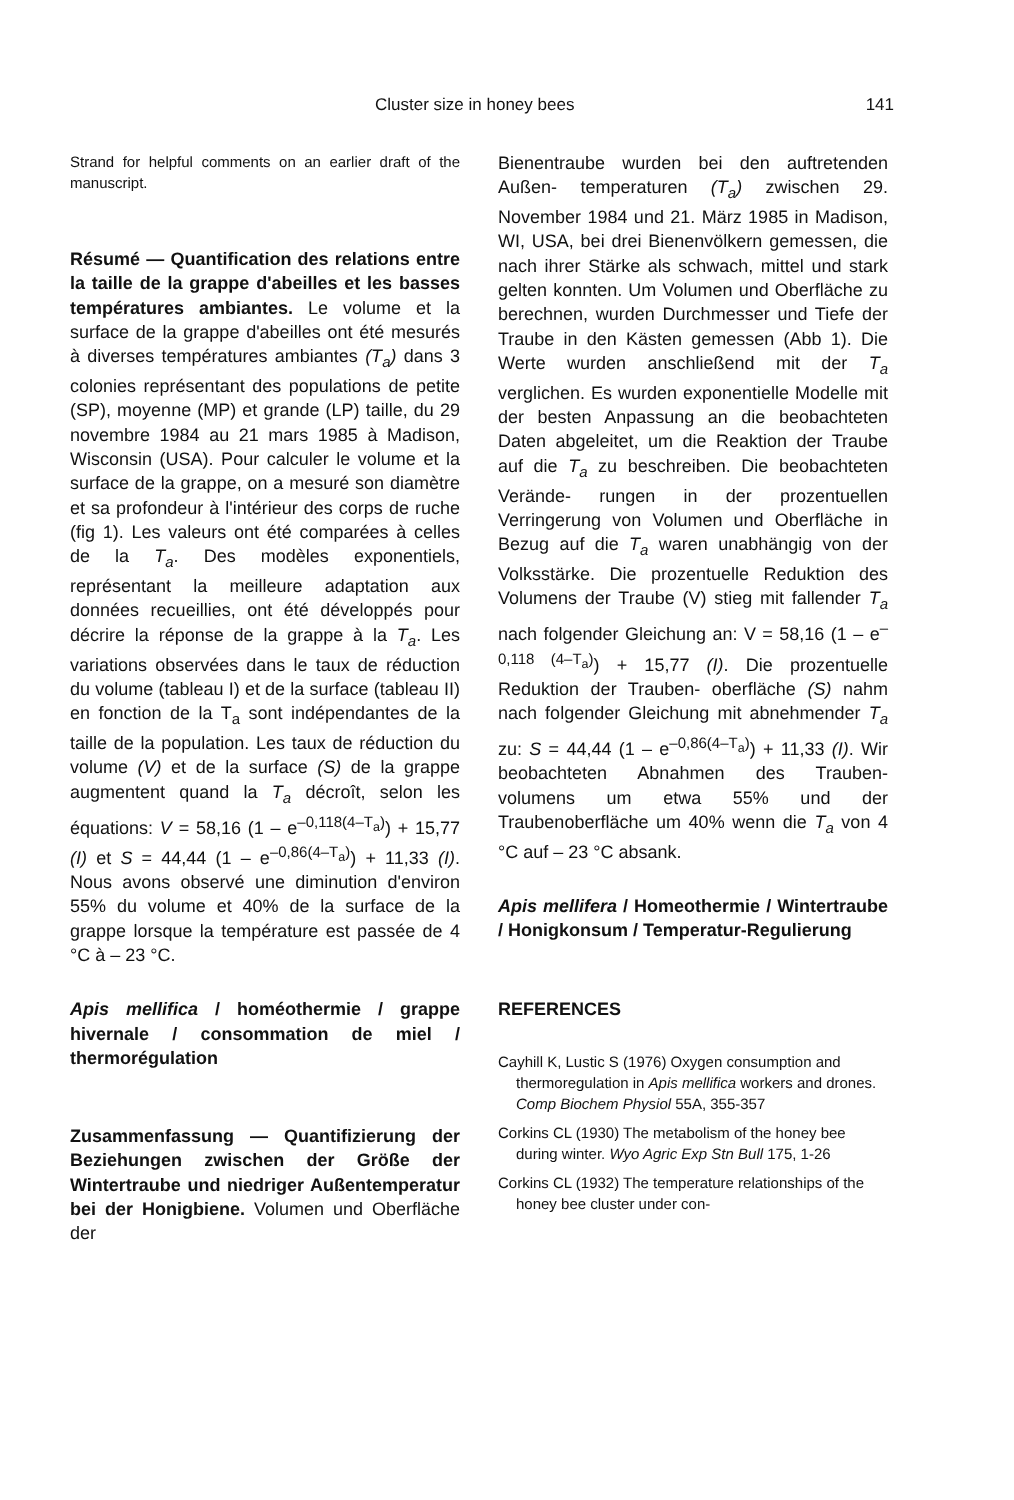Cluster size in honey bees 141
Strand for helpful comments on an earlier draft of the manuscript.
Résumé — Quantification des relations entre la taille de la grappe d'abeilles et les basses températures ambiantes. Le volume et la surface de la grappe d'abeilles ont été mesurés à diverses températures ambiantes (T<sub>a</sub>) dans 3 colonies représentant des populations de petite (SP), moyenne (MP) et grande (LP) taille, du 29 novembre 1984 au 21 mars 1985 à Madison, Wisconsin (USA). Pour calculer le volume et la surface de la grappe, on a mesuré son diamètre et sa profondeur à l'intérieur des corps de ruche (fig 1). Les valeurs ont été comparées à celles de la T<sub>a</sub>. Des modèles exponentiels, représentant la meilleure adaptation aux données recueillies, ont été développés pour décrire la réponse de la grappe à la T<sub>a</sub>. Les variations observées dans le taux de réduction du volume (tableau I) et de la surface (tableau II) en fonction de la T<sub>a</sub> sont indépendantes de la taille de la population. Les taux de réduction du volume (V) et de la surface (S) de la grappe augmentent quand la T<sub>a</sub> décroît, selon les équations: V = 58,16 (1 – e<sup>–0,118(4–T<sub>a</sub>)</sup>) + 15,77 (I) et S = 44,44 (1 – e<sup>–0,86(4–T<sub>a</sub>)</sup>) + 11,33 (I). Nous avons observé une diminution d'environ 55% du volume et 40% de la surface de la grappe lorsque la température est passée de 4 °C à – 23 °C.
Apis mellifica / homéothermie / grappe hivernale / consommation de miel / thermorégulation
Zusammenfassung — Quantifizierung der Beziehungen zwischen der Größe der Wintertraube und niedriger Außentemperatur bei der Honigbiene. Volumen und Oberfläche der
Bienentraube wurden bei den auftretenden Außen- temperaturen (T<sub>a</sub>) zwischen 29. November 1984 und 21. März 1985 in Madison, WI, USA, bei drei Bienenvölkern gemessen, die nach ihrer Stärke als schwach, mittel und stark gelten konnten. Um Volumen und Oberfläche zu berechnen, wurden Durchmesser und Tiefe der Traube in den Kästen gemessen (Abb 1). Die Werte wurden anschließend mit der T<sub>a</sub> verglichen. Es wurden exponentielle Modelle mit der besten Anpassung an die beobachteten Daten abgeleitet, um die Reaktion der Traube auf die T<sub>a</sub> zu beschreiben. Die beobachteten Verände- rungen in der prozentuellen Verringerung von Volumen und Oberfläche in Bezug auf die T<sub>a</sub> waren unabhängig von der Volksstärke. Die prozentuelle Reduktion des Volumens der Traube (V) stieg mit fallender T<sub>a</sub> nach folgender Gleichung an: V = 58,16 (1 – e<sup>–0,118 (4–T<sub>a</sub>)</sup>) + 15,77 (I). Die prozentuelle Reduktion der Trauben- oberfläche (S) nahm nach folgender Gleichung mit abnehmender T<sub>a</sub> zu: S = 44,44 (1 – e<sup>–0,86(4–T<sub>a</sub>)</sup>) + 11,33 (I). Wir beobachteten Abnahmen des Trauben- volumens um etwa 55% und der Traubenoberfläche um 40% wenn die T<sub>a</sub> von 4 °C auf – 23 °C absank.
Apis mellifera / Homeothermie / Wintertraube / Honigkonsum / Temperatur-Regulierung
REFERENCES
Cayhill K, Lustic S (1976) Oxygen consumption and thermoregulation in Apis mellifica workers and drones. Comp Biochem Physiol 55A, 355-357
Corkins CL (1930) The metabolism of the honey bee during winter. Wyo Agric Exp Stn Bull 175, 1-26
Corkins CL (1932) The temperature relationships of the honey bee cluster under con-